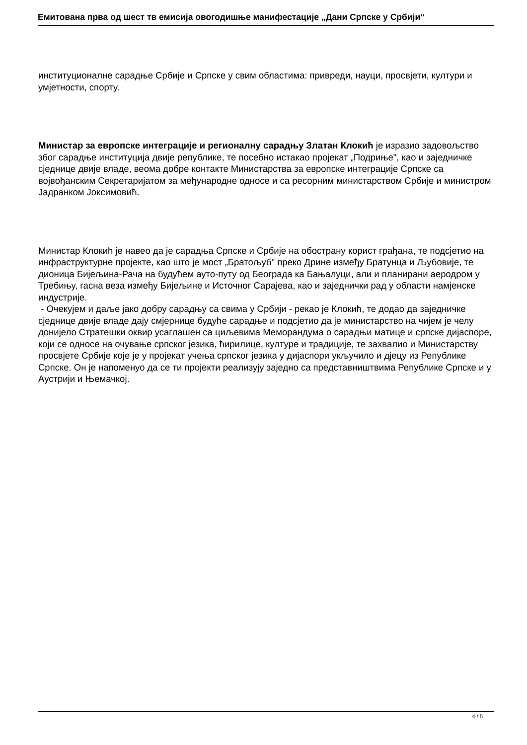Емитована прва од шест тв емисија овогодишње манифестације „Дани Српске у Србији“
институционалне сарадње Србије и Српске у свим областима: привреди, науци, просвјети, култури и умјетности, спорту.
Министар за европске интеграције и регионалну сарадњу Златан Клокић је изразио задовољство због сарадње институција двије републике, те посебно истакао пројекат „Подриње", као и заједничке сједнице двије владе, веома добре контакте Министарства за европске интеграције Српске са војвођанским Секретаријатом за међународне односе и са ресорним министарством Србије и министром Јадранком Јоксимовић.
Министар Клокић је навео да је сарадња Српске и Србије на обострану корист грађана, те подсјетио на инфраструктурне пројекте, као што је мост „Братољуб" преко Дрине између Братунца и Љубовије, те дионица Бијељина-Рача на будућем ауто-путу од Београда ка Бањалуци, али и планирани аеродром у Требињу, гасна веза између Бијељине и Источног Сарајева, као и заједнички рад у области намјенске индустрије.
- Очекујем и даље јако добру сарадњу са свима у Србији - рекао је Клокић, те додао да заједничке сједнице двије владе дају смјернице будуће сарадње и подсјетио да је министарство на чијем је челу донијело Стратешки оквир усаглашен са циљевима Меморандума о сарадњи матице и српске дијаспоре, који се односе на очување српског језика, ћирилице, културе и традиције, те захвалио и Министарству просвјете Србије које је у пројекат учења српског језика у дијаспори укључило и дјецу из Републике Српске. Он је напоменуо да се ти пројекти реализују заједно са представништвима Републике Српске и у Аустрији и Њемачкој.
4 / 5